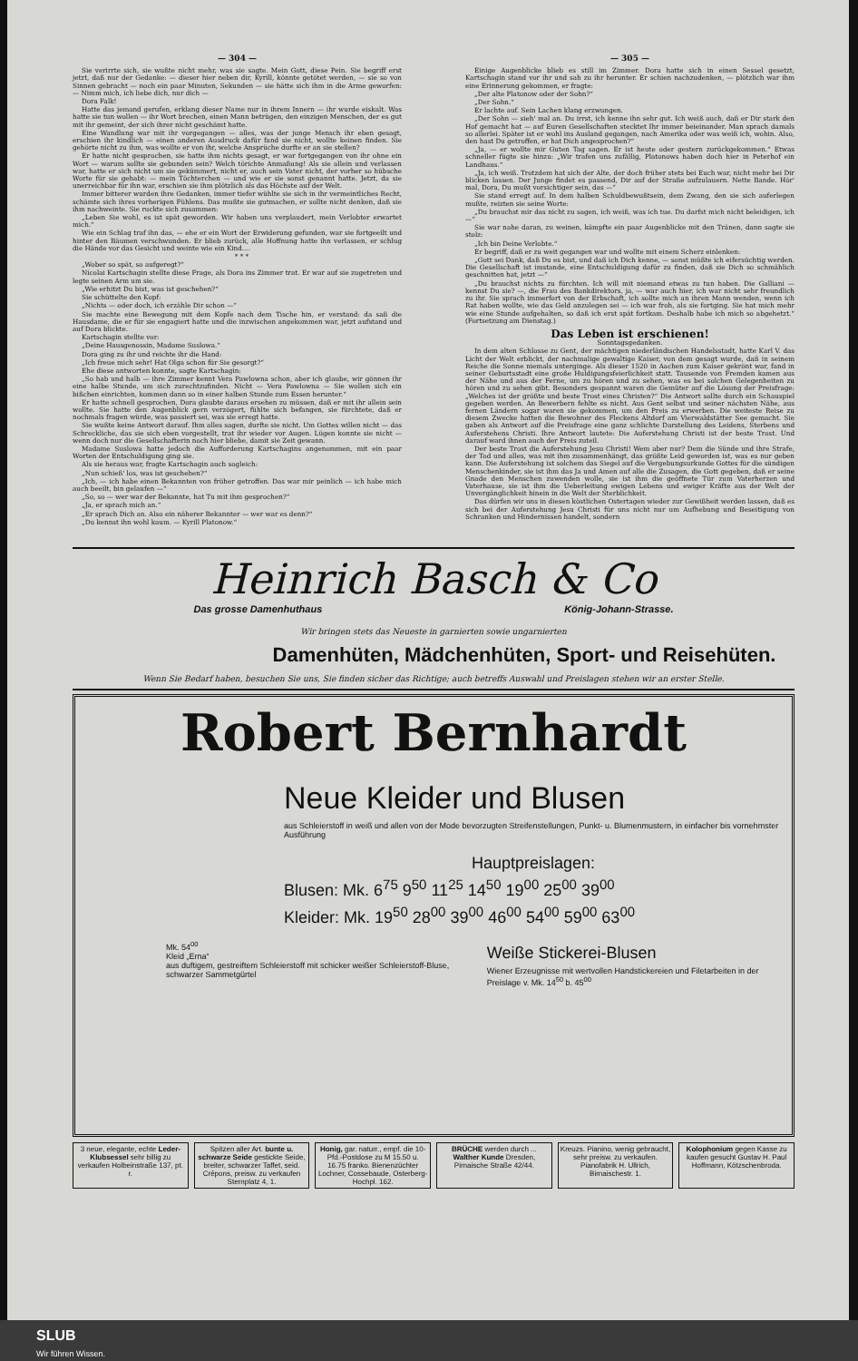— 304 —
Sie verirrte sich, sie wußte nicht mehr, was sie sagte. Mein Gott, diese Pein. Sie begriff erst jetzt, daß nur der Gedanke: — dieser hier neben dir, Kyrill, könnte getötet werden, — sie so von Sinnen gebracht — noch ein paar Minuten, Sekunden — sie hätte sich ihm in die Arme geworfen: — Nimm mich, ich liebe dich, nur dich —
Dora Falk!
Hatte das jemand gerufen, erklang dieser Name nur in ihrem Innern — ihr wurde eiskalt. Was hatte sie tun wollen — ihr Wort brechen, einen Mann betrügen, den einzigen Menschen, der es gut mit ihr gemeint, der sich ihrer nicht geschämt hatte.
Eine Wandlung war mit ihr vorgegangen — alles, was der junge Mensch ihr eben gesagt, erschien ihr kindlich — einen anderen Ausdruck dafür fand sie nicht, wollte keinen finden. Sie gehörte nicht zu ihm, was wollte er von ihr, welche Ansprüche durfte er an sie stellen?
Er hatte nicht gesprochen, sie hatte ihm nichts gesagt, er war fortgegangen von ihr ohne ein Wort — warum sollte sie gebunden sein? Welch törichte Anmaßung! Als sie allein und verlassen war, hatte er sich nicht um sie gekümmert, nicht er, auch sein Vater nicht, der vorher so hübsche Worte für sie gehabt: — mein Töchterchen — und wie er sie sonst genannt hatte. Jetzt, da sie unerreichbar für ihn war, erschien sie ihm plötzlich als das Höchste auf der Welt.
Immer bitterer wurden ihre Gedanken, immer tiefer wühlte sie sich in ihr vermeintliches Recht, schämte sich ihres vorherigen Fühlens. Das mußte sie gutmachen, er sollte nicht denken, daß sie ihm nachweinte. Sie ruckte sich zusammen:
„Leben Sie wohl, es ist spät geworden. Wir haben uns verplaudert, mein Verlobter erwartet mich.“
Wie ein Schlag traf ihn das, — ehe er ein Wort der Erwiderung gefunden, war sie fortgeeilt und hinter den Bäumen verschwunden. Er blieb zurück, alle Hoffnung hatte ihn verlassen, er schlug die Hände vor das Gesicht und weinte wie ein Kind....
* * *
„Wober so spät, so aufgeregt?“
Nicolai Kartschagin stellte diese Frage, als Dora ins Zimmer trat. Er war auf sie zugetreten und legte seinen Arm um sie.
„Wie erhitzt Du bist, was ist geschehen?“
Sie schüttelte den Kopf:
„Nichts — oder doch, ich erzähle Dir schon —“
Sie machte eine Bewegung mit dem Kopfe nach dem Tische hin, er verstand: da saß die Hausdame, die er für sie engagiert hatte und die inzwischen angekommen war, jetzt aufstand und auf Dora blickte.
Kartschagin stellte vor:
„Deine Hausgenossin, Madame Suslowa.“
Dora ging zu ihr und reichte ihr die Hand:
„Ich freue mich sehr! Hat Olga schon für Sie gesorgt?“
Ehe diese antworten konnte, sagte Kartschagin:
„So hab und halb — ihre Zimmer kennt Vera Pawlowna schon, aber ich glaube, wir gönnen ihr eine halbe Stunde, um sich zurechtzufinden. Nicht — Vera Pawlowna — Sie wollen sich ein bißchen einrichten, kommen dann so in einer halben Stunde zum Essen herunter.“
Er hatte schnell gesprochen, Dora glaubte daraus ersehen zu müssen, daß er mit ihr allein sein wollte. Sie hatte den Augenblick gern verzögert, fühlte sich befangen, sie fürchtete, daß er nochmals fragen würde, was passiert sei, was sie erregt hatte.
Sie wußte keine Antwort darauf. Ihm alles sagen, durfte sie nicht. Um Gottes willen nicht — das Schreckliche, das sie sich eben vorgestellt, trat ihr wieder vor Augen. Lügen konnte sie nicht — wenn doch nur die Gesellschafterin noch hier bliebe, damit sie Zeit gewann.
Madame Suslowa hatte jedoch die Aufforderung Kartschagins angenommen, mit ein paar Worten der Entschuldigung ging sie.
Als sie heraus war, fragte Kartschagin auch sogleich:
„Nun schieß' los, was ist geschehen?“
„Ich, — ich habe einen Bekannten von früher getroffen. Das war mir peinlich — ich habe mich auch beeilt, bin gelaufen —“
„So, so — wer war der Bekannte, hat Tu mit ihm gesprochen?“
„Ja, er sprach mich an.“
„Er sprach Dich an. Also ein näherer Bekannter — wer war es denn?“
„Du kennst ihn wohl kaum. — Kyrill Platonow.“
— 305 —
Einige Augenblicke blieb es still im Zimmer. Dora hatte sich in einen Sessel gesetzt, Kartschagin stand vor ihr und sah zu ihr herunter. Er schien nachzudenken, — plötzlich war ihm eine Erinnerung gekommen, er fragte:
„Der alte Platonow oder der Sohn?“
„Der Sohn.“
Er lachte auf. Sein Lachen klang erzwungen.
„Der Sohn — sieh' mal an. Du irrst, ich kenne ihn sehr gut. Ich weiß auch, daß er Dir stark den Hof gemacht hat — auf Euren Gesellschaften stecktet Ihr immer beieinander. Man sprach damals so allerlei. Später ist er wohl ins Ausland gegangen, nach Amerika oder was weiß ich, wohin. Also, den hast Du getroffen, er hat Dich angesprochen?“
„Ja, — er wollte mir Guten Tag sagen. Er ist heute oder gestern zurückgekommen.“ Etwas schneller fügte sie hinzu: „Wir trafen uns zufällig, Platonows haben doch hier in Peterhof ein Landhaus.“
„Ja, ich weiß. Trotzdem hat sich der Alte, der doch früher stets bei Euch war, nicht mehr bei Dir blicken lassen. Der Junge findet es passend, Dir auf der Straße aufzulauern. Nette Bande. Hör' mal, Dora, Du mußt vorsichtiger sein, das —“
Sie stand erregt auf. In dem halben Schuldbewußtsein, dem Zwang, den sie sich auferlegen mußte, reizten sie seine Worte:
„Du brauchst mir das nicht zu sagen, ich weiß, was ich tue. Du darfst mich nicht beleidigen, ich —“
Sie war nahe daran, zu weinen, kämpfte ein paar Augenblicke mit den Tränen, dann sagte sie stolz:
„Ich bin Deine Verlobte.“
Er begriff, daß er zu weit gegangen war und wollte mit einem Scherz einlenken:
„Gott sei Dank, daß Du es bist, und daß ich Dich kenne, — sonst müßte ich eifersüchtig werden. Die Gesellschaft ist imstande, eine Entschuldigung dafür zu finden, daß sie Dich so schmählich geschnitten hat, jetzt —“
„Du brauchst nichts zu fürchten. Ich will mit niemand etwas zu tun haben. Die Galliani — kennst Du sie? —, die Frau des Bankdirektors, ja, — war auch hier, ich war nicht sehr freundlich zu ihr. Sie sprach immerfort von der Erbschaft, ich sollte mich an ihren Mann wenden, wenn ich Rat haben wollte, wie das Geld anzulegen sei — ich war froh, als sie fortging. Sie hat mich mehr wie eine Stunde aufgehalten, so daß ich erst spät fortkam. Deshalb habe ich mich so abgehetzt.“ (Fortsetzung am Dienstag.)
Das Leben ist erschienen!
Sonntagsgedanken.
In dem alten Schlosse zu Gent, der mächtigen niederländischen Handelsstadt, hatte Karl V. das Licht der Welt erblickt, der nachmalige gewaltige Kaiser, von dem gesagt wurde, daß in seinem Reiche die Sonne niemals unterginge. Als dieser 1520 in Aachen zum Kaiser gekrönt war, fand in seiner Geburtsstadt eine große Huldigungsfeierlichkeit statt. Tausende von Fremden kamen aus der Nähe und aus der Ferne, um zu hören und zu sehen, was es bei solchen Gelegenheiten zu hören und zu sehen gibt. Besonders gespannt waren die Gemüter auf die Lösung der Preisfrage: „Welches ist der größte und beste Trost eines Christen?“ Die Antwort sollte durch ein Schauspiel gegeben werden. An Bewerbern fehlte es nicht. Aus Gent selbst und seiner nächsten Nähe, aus fernen Ländern sogar waren sie gekommen, um den Preis zu erwerben. Die weiteste Reise zu diesem Zwecke hatten die Bewohner des Fleckens Altdorf am Vierwaldstätter See gemacht. Sie gaben als Antwort auf die Preisfrage eine ganz schlichte Darstellung des Leidens, Sterbens und Auferstehens Christi. Ihre Antwort lautete: Die Auferstehung Christi ist der beste Trost. Und darauf ward ihnen auch der Preis zuteil.
Der beste Trost die Auferstehung Jesu Christi! Wem aber nur? Dem die Sünde und ihre Strafe, der Tod und alles, was mit ihm zusammenhängt, das größte Leid geworden ist, was es nur geben kann. Die Auferstehung ist solchem das Siegel auf die Vergebungsurkunde Gottes für die sündigen Menschenkinder, sie ist ihm das Ja und Amen auf alle die Zusagen, die Gott gegeben, daß er seine Gnade den Menschen zuwenden wolle, sie ist ihm die geöffnete Tür zum Vaterherzen und Vaterhause, sie ist ihm die Ueberleitung ewigen Lebens und ewiger Kräfte aus der Welt der Unvergänglichkeit hinein in die Welt der Sterblichkeit.
Das dürfen wir uns in diesen köstlichen Ostertagen wieder zur Gewißheit werden lassen, daß es sich bei der Auferstehung Jesu Christi für uns nicht nur um Aufhebung und Beseitigung von Schranken und Hindernissen handelt, sondern
Heinrich Basch & Co
Das grosse Damenhuthaus König-Johann-Strasse.
Wir bringen stets das Neueste in garnierten sowie ungarnierten
Damenhüten, Mädchenhüten, Sport- und Reisehüten.
Wenn Sie Bedarf haben, besuchen Sie uns, Sie finden sicher das Richtige; auch betreffs Auswahl und Preislagen stehen wir an erster Stelle.
Robert Bernhardt
Neue Kleider und Blusen
aus Schleierstoff in weiß und allen von der Mode bevorzugten Streifenstellungen, Punkt- u. Blumenmustern, in einfacher bis vornehmster Ausführung
Hauptpreislagen:
Blusen: Mk. 6<sup>75</sup> 9<sup>50</sup> 11<sup>25</sup> 14<sup>50</sup> 19<sup>00</sup> 25<sup>00</sup> 39<sup>00</sup>
Kleider: Mk. 19<sup>50</sup> 28<sup>00</sup> 39<sup>00</sup> 46<sup>00</sup> 54<sup>00</sup> 59<sup>00</sup> 63<sup>00</sup>
Mk. 54<sup>00</sup>
Kleid „Erna“
aus duftigem, gestreiftem Schleierstoff mit schicker weißer Schleierstoff-Bluse, schwarzer Sammetgürtel
Weiße Stickerei-Blusen
Wiener Erzeugnisse mit wertvollen Handstickereien und Filetarbeiten in der Preislage v. Mk. 14<sup>50</sup> b. 45<sup>00</sup>
3 neue, elegante, echte Leder-Klubsessel sehr billig zu verkaufen Holbeinstraße 137, pt. r.
Spitzen aller Art. bunte u. schwarze Seide gestickte Seide, breiter, schwarzer Taffet, seid. Crêpons, preisw. zu verkaufen Sternplatz 4, 1.
Honig, gar. naturr., empf. die 10-Pfd.-Postdose zu M 15.50 u. 16.75 franko. Bienenzüchter Lochner, Cossebaude, Osterberg-Hochpl. 162.
BRÜCHE werden durch ... Walther Kunde Dresden, Pirnaische Straße 42/44.
Kreuzs. Pianino, wenig gebraucht, sehr preisw. zu verkaufen. Pianofabrik H. Ullrich, Birnaischestr. 1.
Kolophonium gegen Kasse zu kaufen gesucht Gustav H. Paul Hoffmann, Kötzschenbroda.
SLUB
Wir führen Wissen.